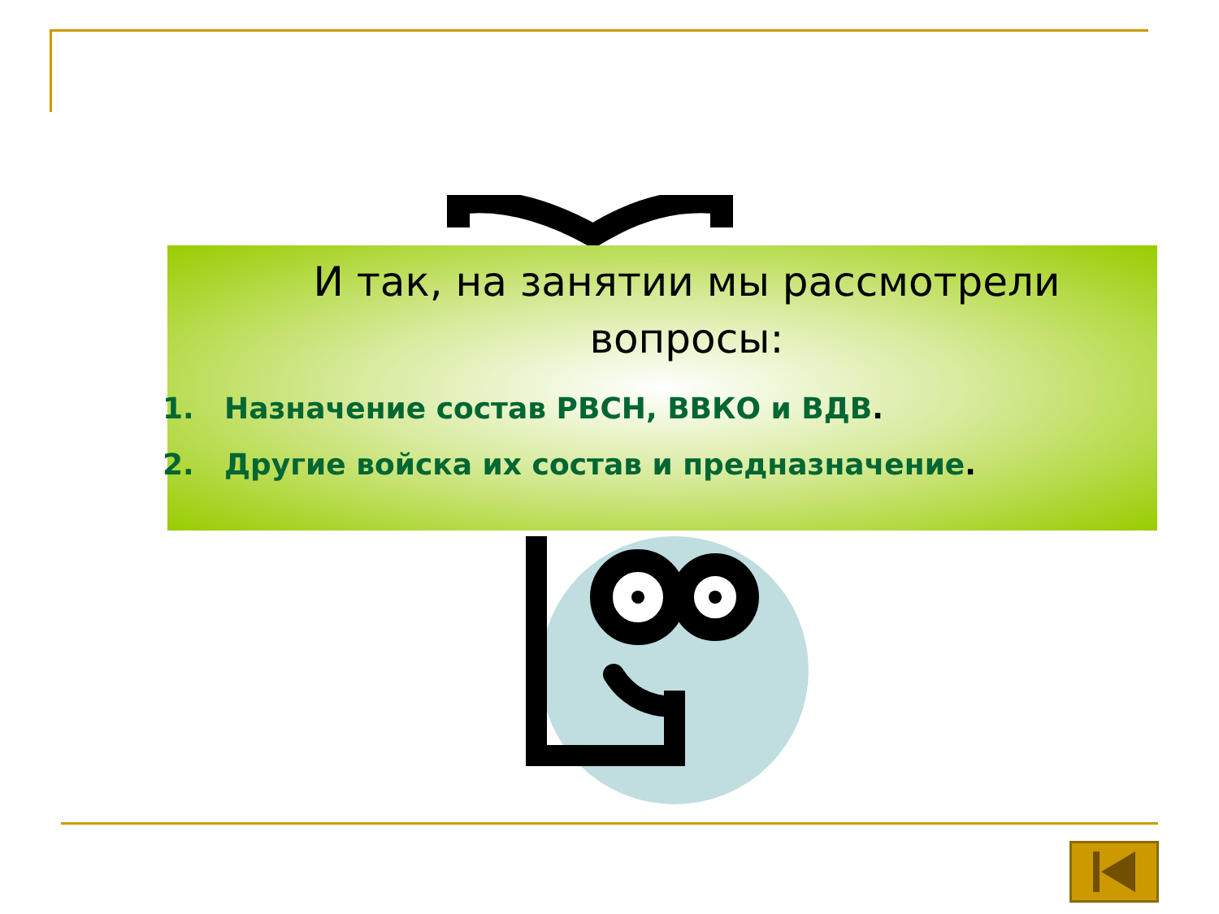И так, на занятии мы рассмотрели вопросы:
1. Назначение состав РВСН, ВВКО и ВДВ.
2. Другие войска их состав и предназначение.